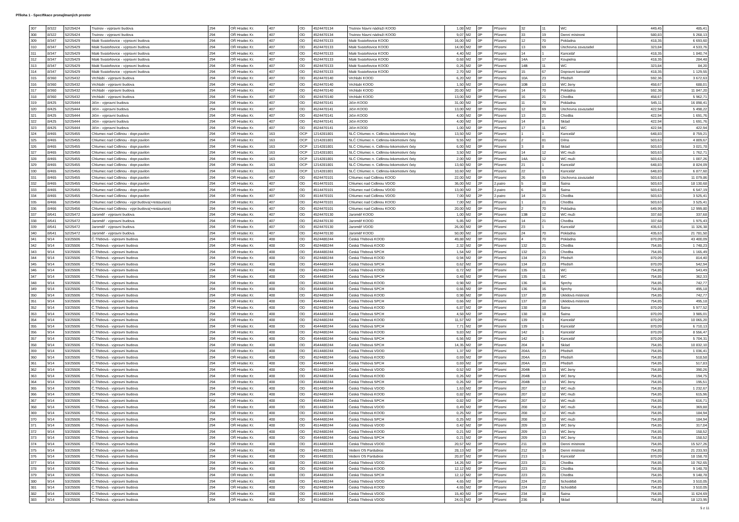Příloha 1 - Specifikace pronajímaných prostor
| 307 | 8/322 | 52/25424 | Trutnov - výpravní budova | 294 | OŘ Hradec Kr. | 407 | OD | 4524470134 | Trutnov hlavní nádraží KOOD | 1,08 | M2 | 0P | Přízemí | 32 | 11 | WC | 449,45 | 485,41 |
| 308 | 8/322 | 52/25424 | Trutnov - výpravní budova | 294 | OŘ Hradec Kr. | 407 | OD | 4524470134 | Trutnov hlavní nádraží KOOD | 9,07 | M2 | 0P | Přízemí | 33 | 19 | Denní místnost | 580,83 | 5 268,13 |
| 309 | 8/347 | 52/25429 | Malé Svatoňovice - výpravní budova | 294 | OŘ Hradec Kr. | 407 | OD | 4524470133 | Malé Svatoňovice KOOD | 16,00 | M2 | 0P | Přízemí | 12 | 70 | Pokladna | 418,35 | 6 693,60 |
| 310 | 8/347 | 52/25429 | Malé Svatoňovice - výpravní budova | 294 | OŘ Hradec Kr. | 407 | OD | 4524470133 | Malé Svatoňovice KOOD | 14,00 | M2 | 0P | Přízemí | 13 | 69 | Úschovna zavazadel | 323,84 | 4 533,76 |
| 311 | 8/347 | 52/25429 | Malé Svatoňovice - výpravní budova | 294 | OŘ Hradec Kr. | 407 | OD | 4524470133 | Malé Svatoňovice KOOD | 4,40 | M2 | 0P | Přízemí | 14 | 1 | Kancelář | 418,35 | 1 840,74 |
| 312 | 8/347 | 52/25429 | Malé Svatoňovice - výpravní budova | 294 | OŘ Hradec Kr. | 407 | OD | 4524470133 | Malé Svatoňovice KOOD | 0,68 | M2 | 0P | Přízemí | 14A | 17 | Koupelna | 418,35 | 284,48 |
| 313 | 8/347 | 52/25429 | Malé Svatoňovice - výpravní budova | 294 | OŘ Hradec Kr. | 407 | OD | 4524470133 | Malé Svatoňovice KOOD | 0,26 | M2 | 0P | Přízemí | 14B | 11 | WC | 323,84 | 84,20 |
| 314 | 8/347 | 52/25429 | Malé Svatoňovice - výpravní budova | 294 | OŘ Hradec Kr. | 407 | OD | 4524470133 | Malé Svatoňovice KOOD | 2,70 | M2 | 0P | Přízemí | 15 | 67 | Dopravní kancelář | 418,35 | 1 129,55 |
| 315 | 8/360 | 52/25432 | Vrchlabí - výpravní budova | 294 | OŘ Hradec Kr. | 407 | OD | 4524470140 | Vrchlabí KOOD | 6,20 | M2 | 0P | Přízemí | 10A | 23 | Předsíň | 592,36 | 3 672,63 |
| 316 | 8/360 | 52/25432 | Vrchlabí - výpravní budova | 294 | OŘ Hradec Kr. | 407 | OD | 4524470140 | Vrchlabí KOOD | 1,50 | M2 | 0P | Přízemí | 10B | 13 | WC ženy | 458,67 | 688,01 |
| 317 | 8/360 | 52/25432 | Vrchlabí - výpravní budova | 294 | OŘ Hradec Kr. | 407 | OD | 4524470140 | Vrchlabí KOOD | 20,00 | M2 | 0P | Přízemí | 14 | 70 | Pokladna | 592,36 | 11 847,20 |
| 318 | 8/360 | 52/25432 | Vrchlabí - výpravní budova | 294 | OŘ Hradec Kr. | 407 | OD | 4524470140 | Vrchlabí KOOD | 13,00 | M2 | 0P | Přízemí | 16 | 21 | Chodba | 458,67 | 5 962,71 |
| 319 | 8/425 | 52/25444 | Jičín - výpravní budova | 294 | OŘ Hradec Kr. | 407 | OD | 4524470141 | Jičín KOOD | 31,00 | M2 | 0P | Přízemí | 11 | 70 | Pokladna | 545,11 | 16 898,41 |
| 320 | 8/425 | 52/25444 | Jičín - výpravní budova | 294 | OŘ Hradec Kr. | 407 | OD | 4524470141 | Jičín KOOD | 13,00 | M2 | 0P | Přízemí | 12 | 69 | Úschovna zavazadel | 422,94 | 5 498,22 |
| 321 | 8/425 | 52/25444 | Jičín - výpravní budova | 294 | OŘ Hradec Kr. | 407 | OD | 4524470141 | Jičín KOOD | 4,00 | M2 | 0P | Přízemí | 13 | 21 | Chodba | 422,94 | 1 691,76 |
| 322 | 8/425 | 52/25444 | Jičín - výpravní budova | 294 | OŘ Hradec Kr. | 407 | OD | 4524470141 | Jičín KOOD | 4,00 | M2 | 0P | Přízemí | 14 | 8 | Sklad | 422,94 | 1 691,76 |
| 323 | 8/425 | 52/25444 | Jičín - výpravní budova | 294 | OŘ Hradec Kr. | 407 | OD | 4524470141 | Jičín KOOD | 1,00 | M2 | 0P | Přízemí | 17 | 11 | WC | 422,94 | 422,94 |
| 324 | 8/465 | 52/25455 | Chlumec nad Cidlinou - dopr.pavilon | 294 | OŘ Hradec Kr. | 163 | OCP | 1214281801 | SLČ Chlumec n. Cidlinou-lokomotivní čety | 13,50 | M2 | 0P | Přízemí | 1 | 1 | Kancelář | 648,83 | 8 759,21 |
| 325 | 8/465 | 52/25455 | Chlumec nad Cidlinou - dopr.pavilon | 294 | OŘ Hradec Kr. | 163 | OCP | 1214281801 | SLČ Chlumec n. Cidlinou-lokomotivní čety | 9,55 | M2 | 0P | Přízemí | 2 | 81 | Dílna | 503,63 | 4 809,67 |
| 326 | 8/465 | 52/25455 | Chlumec nad Cidlinou - dopr.pavilon | 294 | OŘ Hradec Kr. | 163 | OCP | 1214281801 | SLČ Chlumec n. Cidlinou-lokomotivní čety | 6,00 | M2 | 0P | Přízemí | 3 | 8 | Sklad | 503,63 | 3 021,78 |
| 327 | 8/465 | 52/25455 | Chlumec nad Cidlinou - dopr.pavilon | 294 | OŘ Hradec Kr. | 163 | OCP | 1214281801 | SLČ Chlumec n. Cidlinou-lokomotivní čety | 3,50 | M2 | 0P | Přízemí | 14 | 12 | WC muži | 503,63 | 1 762,71 |
| 328 | 8/465 | 52/25455 | Chlumec nad Cidlinou - dopr.pavilon | 294 | OŘ Hradec Kr. | 163 | OCP | 1214281801 | SLČ Chlumec n. Cidlinou-lokomotivní čety | 2,00 | M2 | 0P | Přízemí | 14A | 12 | WC muži | 503,63 | 1 007,26 |
| 329 | 8/465 | 52/25455 | Chlumec nad Cidlinou - dopr.pavilon | 294 | OŘ Hradec Kr. | 163 | OCP | 1214281801 | SLČ Chlumec n. Cidlinou-lokomotivní čety | 13,60 | M2 | 0P | Přízemí | 21 | 1 | Kancelář | 648,83 | 8 824,09 |
| 330 | 8/465 | 52/25455 | Chlumec nad Cidlinou - dopr.pavilon | 294 | OŘ Hradec Kr. | 163 | OCP | 1214281801 | SLČ Chlumec n. Cidlinou-lokomotivní čety | 10,60 | M2 | 0P | Přízemí | 22 | 1 | Kancelář | 648,83 | 6 877,60 |
| 331 | 8/465 | 52/25455 | Chlumec nad Cidlinou - dopr.pavilon | 294 | OŘ Hradec Kr. | 407 | OD | 4524470101 | Chlumec nad Cidlinou KOOD | 22,00 | M2 | 0P | Přízemí | 26 | 69 | Úschovna zavazadel | 503,63 | 11 079,86 |
| 332 | 8/465 | 52/25455 | Chlumec nad Cidlinou - dopr.pavilon | 294 | OŘ Hradec Kr. | 407 | OD | 4514470101 | Chlumec nad Cidlinou VDOD | 36,00 | M2 | 2P | 2.patro | 5 | 18 | Šatna | 503,63 | 18 130,68 |
| 333 | 8/465 | 52/25455 | Chlumec nad Cidlinou - dopr.pavilon | 294 | OŘ Hradec Kr. | 407 | OD | 4514470101 | Chlumec nad Cidlinou VDOD | 13,00 | M2 | 2P | 2.patro | 6 | 18 | Šatna | 503,63 | 6 547,19 |
| 334 | 8/465 | 52/25455 | Chlumec nad Cidlinou - dopr.pavilon | 294 | OŘ Hradec Kr. | 407 | OD | 4514470101 | Chlumec nad Cidlinou VDOD | 7,00 | M2 | 2P | 2.patro | 14 | 21 | Chodba | 503,63 | 3 525,41 |
| 335 | 8/466 | 52/25456 | Chlumec nad Cidlinou - výpr.budova(+restaurace) | 294 | OŘ Hradec Kr. | 407 | OD | 4524470101 | Chlumec nad Cidlinou KOOD | 7,00 | M2 | 0P | Přízemí | 1 | 21 | Chodba | 503,63 | 3 525,41 |
| 336 | 8/466 | 52/25456 | Chlumec nad Cidlinou - výpr.budova(+restaurace) | 294 | OŘ Hradec Kr. | 407 | OD | 4524470101 | Chlumec nad Cidlinou KOOD | 20,00 | M2 | 0P | Přízemí | 2 | 70 | Pokladna | 649,99 | 12 999,80 |
| 337 | 8/641 | 52/25472 | Jaroměř - výpravní budova | 294 | OŘ Hradec Kr. | 407 | OD | 4524470130 | Jaroměř KOOD | 1,00 | M2 | 0P | Přízemí | 13B | 12 | WC muži | 337,68 | 337,68 |
| 338 | 8/641 | 52/25472 | Jaroměř - výpravní budova | 294 | OŘ Hradec Kr. | 407 | OD | 4524470130 | Jaroměř KOOD | 5,85 | M2 | 0P | Přízemí | 14 | 21 | Chodba | 337,68 | 1 975,43 |
| 339 | 8/641 | 52/25472 | Jaroměř - výpravní budova | 294 | OŘ Hradec Kr. | 407 | OD | 4524470130 | Jaroměř VDOD | 26,00 | M2 | 0P | Přízemí | 23 | 1 | Kancelář | 435,63 | 11 326,38 |
| 340 | 8/641 | 52/25472 | Jaroměř - výpravní budova | 294 | OŘ Hradec Kr. | 407 | OD | 4524470130 | Jaroměř KOOD | 50,00 | M2 | 0P | Přízemí | 24 | 70 | Pokladna | 435,63 | 21 781,50 |
| 341 | 9/14 | 53/25506 | Č.Třebová - výpravní budova | 294 | OŘ Hradec Kr. | 408 | OD | 4524480244 | Česká Třebová KOOD | 49,88 | M2 | 0P | Přízemí | 4 | 70 | Pokladna | 870,09 | 43 400,09 |
| 342 | 9/14 | 53/25506 | Č.Třebová - výpravní budova | 294 | OŘ Hradec Kr. | 408 | OD | 4524480244 | Česká Třebová KOOD | 2,32 | M2 | 0P | Přízemí | 132 | 21 | Chodba | 754,85 | 1 748,23 |
| 343 | 9/14 | 53/25506 | Č.Třebová - výpravní budova | 294 | OŘ Hradec Kr. | 408 | OD | 4544480244 | Česká Třebová SPCH | 1,54 | M2 | 0P | Přízemí | 132 | 21 | Chodba | 754,85 | 1 165,49 |
| 344 | 9/14 | 53/25506 | Č.Třebová - výpravní budova | 294 | OŘ Hradec Kr. | 408 | OD | 4524480244 | Česká Třebová KOOD | 0,94 | M2 | 0P | Přízemí | 134 | 23 | Předsíň | 870,09 | 814,40 |
| 345 | 9/14 | 53/25506 | Č.Třebová - výpravní budova | 294 | OŘ Hradec Kr. | 408 | OD | 4544480244 | Česká Třebová SPCH | 0,62 | M2 | 0P | Přízemí | 134 | 23 | Předsíň | 870,09 | 542,94 |
| 346 | 9/14 | 53/25506 | Č.Třebová - výpravní budova | 294 | OŘ Hradec Kr. | 408 | OD | 4524480244 | Česká Třebová KOOD | 0,72 | M2 | 0P | Přízemí | 135 | 11 | WC | 754,85 | 543,49 |
| 347 | 9/14 | 53/25506 | Č.Třebová - výpravní budova | 294 | OŘ Hradec Kr. | 408 | OD | 4544480244 | Česká Třebová SPCH | 0,48 | M2 | 0P | Přízemí | 135 | 11 | WC | 754,85 | 362,33 |
| 348 | 9/14 | 53/25506 | Č.Třebová - výpravní budova | 294 | OŘ Hradec Kr. | 408 | OD | 4524480244 | Česká Třebová KOOD | 0,98 | M2 | 0P | Přízemí | 136 | 16 | Sprchy | 754,85 | 742,77 |
| 349 | 9/14 | 53/25506 | Č.Třebová - výpravní budova | 294 | OŘ Hradec Kr. | 408 | OD | 4544480244 | Česká Třebová SPCH | 0,66 | M2 | 0P | Přízemí | 136 | 16 | Sprchy | 754,85 | 495,18 |
| 350 | 9/14 | 53/25506 | Č.Třebová - výpravní budova | 294 | OŘ Hradec Kr. | 408 | OD | 4524480244 | Česká Třebová KOOD | 0,98 | M2 | 0P | Přízemí | 137 | 20 | Úklidová místnost | 754,85 | 742,77 |
| 351 | 9/14 | 53/25506 | Č.Třebová - výpravní budova | 294 | OŘ Hradec Kr. | 408 | OD | 4544480244 | Česká Třebová SPCH | 0,66 | M2 | 0P | Přízemí | 137 | 20 | Úklidová místnost | 754,85 | 495,18 |
| 352 | 9/14 | 53/25506 | Č.Třebová - výpravní budova | 294 | OŘ Hradec Kr. | 408 | OD | 4524480244 | Česká Třebová KOOD | 6,87 | M2 | 0P | Přízemí | 138 | 18 | Šatna | 870,09 | 5 977,52 |
| 353 | 9/14 | 53/25506 | Č.Třebová - výpravní budova | 294 | OŘ Hradec Kr. | 408 | OD | 4544480244 | Česká Třebová SPCH | 4,58 | M2 | 0P | Přízemí | 138 | 18 | Šatna | 870,09 | 3 985,01 |
| 354 | 9/14 | 53/25506 | Č.Třebová - výpravní budova | 294 | OŘ Hradec Kr. | 408 | OD | 4524480244 | Česká Třebová KOOD | 11,57 | M2 | 0P | Přízemí | 139 | 1 | Kancelář | 870,09 | 10 065,20 |
| 355 | 9/14 | 53/25506 | Č.Třebová - výpravní budova | 294 | OŘ Hradec Kr. | 408 | OD | 4544480244 | Česká Třebová SPCH | 7,71 | M2 | 0P | Přízemí | 139 | 1 | Kancelář | 870,09 | 6 710,13 |
| 356 | 9/14 | 53/25506 | Č.Třebová - výpravní budova | 294 | OŘ Hradec Kr. | 408 | OD | 4524480244 | Česká Třebová KOOD | 9,83 | M2 | 0P | Přízemí | 142 | 1 | Kancelář | 870,09 | 8 556,47 |
| 357 | 9/14 | 53/25506 | Č.Třebová - výpravní budova | 294 | OŘ Hradec Kr. | 408 | OD | 4544480244 | Česká Třebová SPCH | 6,56 | M2 | 0P | Přízemí | 142 | 1 | Kancelář | 870,09 | 5 704,31 |
| 358 | 9/14 | 53/25506 | Č.Třebová - výpravní budova | 294 | OŘ Hradec Kr. | 408 | OD | 4544480244 | Česká Třebová SPCH | 14,35 | M2 | 0P | Přízemí | 204 | 8 | Sklad | 754,85 | 10 832,10 |
| 359 | 9/14 | 53/25506 | Č.Třebová - výpravní budova | 294 | OŘ Hradec Kr. | 408 | OD | 4514480244 | Česká Třebová VDOD | 1,37 | M2 | 0P | Přízemí | 204A | 23 | Předsíň | 754,85 | 1 036,41 |
| 360 | 9/14 | 53/25506 | Č.Třebová - výpravní budova | 294 | OŘ Hradec Kr. | 408 | OD | 4524480244 | Česká Třebová KOOD | 0,69 | M2 | 0P | Přízemí | 204A | 23 | Předsíň | 754,85 | 518,58 |
| 361 | 9/14 | 53/25506 | Č.Třebová - výpravní budova | 294 | OŘ Hradec Kr. | 408 | OD | 4544480244 | Česká Třebová SPCH | 0,69 | M2 | 0P | Přízemí | 204A | 23 | Předsíň | 754,85 | 517,83 |
| 362 | 9/14 | 53/25506 | Č.Třebová - výpravní budova | 294 | OŘ Hradec Kr. | 408 | OD | 4514480244 | Česká Třebová VDOD | 0,52 | M2 | 0P | Přízemí | 204B | 13 | WC ženy | 754,85 | 390,26 |
| 363 | 9/14 | 53/25506 | Č.Třebová - výpravní budova | 294 | OŘ Hradec Kr. | 408 | OD | 4524480244 | Česká Třebová KOOD | 0,26 | M2 | 0P | Přízemí | 204B | 13 | WC ženy | 754,85 | 194,75 |
| 364 | 9/14 | 53/25506 | Č.Třebová - výpravní budova | 294 | OŘ Hradec Kr. | 408 | OD | 4544480244 | Česká Třebová SPCH | 0,26 | M2 | 0P | Přízemí | 204B | 13 | WC ženy | 754,85 | 195,51 |
| 365 | 9/14 | 53/25506 | Č.Třebová - výpravní budova | 294 | OŘ Hradec Kr. | 408 | OD | 4514480244 | Česká Třebová VDOD | 1,63 | M2 | 0P | Přízemí | 207 | 12 | WC muži | 754,85 | 1 232,67 |
| 366 | 9/14 | 53/25506 | Č.Třebová - výpravní budova | 294 | OŘ Hradec Kr. | 408 | OD | 4524480244 | Česká Třebová KOOD | 0,82 | M2 | 0P | Přízemí | 207 | 12 | WC muži | 754,85 | 615,96 |
| 367 | 9/14 | 53/25506 | Č.Třebová - výpravní budova | 294 | OŘ Hradec Kr. | 408 | OD | 4544480244 | Česká Třebová SPCH | 0,82 | M2 | 0P | Přízemí | 207 | 12 | WC muži | 754,85 | 616,71 |
| 368 | 9/14 | 53/25506 | Č.Třebová - výpravní budova | 294 | OŘ Hradec Kr. | 408 | OD | 4514480244 | Česká Třebová VDOD | 0,49 | M2 | 0P | Přízemí | 208 | 12 | WC muži | 754,85 | 369,88 |
| 369 | 9/14 | 53/25506 | Č.Třebová - výpravní budova | 294 | OŘ Hradec Kr. | 408 | OD | 4524480244 | Česká Třebová KOOD | 0,25 | M2 | 0P | Přízemí | 208 | 12 | WC muži | 754,85 | 184,94 |
| 370 | 9/14 | 53/25506 | Č.Třebová - výpravní budova | 294 | OŘ Hradec Kr. | 408 | OD | 4544480244 | Česká Třebová SPCH | 0,25 | M2 | 0P | Přízemí | 208 | 12 | WC muži | 754,85 | 184,94 |
| 371 | 9/14 | 53/25506 | Č.Třebová - výpravní budova | 294 | OŘ Hradec Kr. | 408 | OD | 4514480244 | Česká Třebová VDOD | 0,42 | M2 | 0P | Přízemí | 209 | 13 | WC ženy | 754,85 | 317,04 |
| 372 | 9/14 | 53/25506 | Č.Třebová - výpravní budova | 294 | OŘ Hradec Kr. | 408 | OD | 4524480244 | Česká Třebová KOOD | 0,21 | M2 | 0P | Přízemí | 209 | 13 | WC ženy | 754,85 | 158,52 |
| 373 | 9/14 | 53/25506 | Č.Třebová - výpravní budova | 294 | OŘ Hradec Kr. | 408 | OD | 4544480244 | Česká Třebová SPCH | 0,21 | M2 | 0P | Přízemí | 209 | 13 | WC ženy | 754,85 | 158,52 |
| 374 | 9/14 | 53/25506 | Č.Třebová - výpravní budova | 294 | OŘ Hradec Kr. | 408 | OD | 4514480244 | Česká Třebová VDOD | 20,57 | M2 | 0P | Přízemí | 211 | 19 | Denní místnost | 754,85 | 15 527,26 |
| 375 | 9/14 | 53/25506 | Č.Třebová - výpravní budova | 294 | OŘ Hradec Kr. | 408 | OD | 4914480201 | Vedení OS Pardubice | 28,13 | M2 | 0P | Přízemí | 212 | 19 | Denní místnost | 754,85 | 21 233,93 |
| 376 | 9/14 | 53/25506 | Č.Třebová - výpravní budova | 294 | OŘ Hradec Kr. | 408 | OD | 4914480201 | Vedení OS Pardubice | 20,87 | M2 | 0P | Přízemí | 213 | 1 | Kancelář | 870,09 | 18 158,78 |
| 377 | 9/14 | 53/25506 | Č.Třebová - výpravní budova | 294 | OŘ Hradec Kr. | 408 | OD | 4514480244 | Česká Třebová VDOD | 14,26 | M2 | 0P | Přízemí | 223 | 21 | Chodba | 754,85 | 10 762,65 |
| 378 | 9/14 | 53/25506 | Č.Třebová - výpravní budova | 294 | OŘ Hradec Kr. | 408 | OD | 4524480244 | Česká Třebová KOOD | 12,12 | M2 | 0P | Přízemí | 223 | 21 | Chodba | 754,85 | 9 148,78 |
| 379 | 9/14 | 53/25506 | Č.Třebová - výpravní budova | 294 | OŘ Hradec Kr. | 408 | OD | 4544480244 | Česká Třebová SPCH | 12,12 | M2 | 0P | Přízemí | 223 | 21 | Chodba | 754,85 | 9 148,78 |
| 380 | 9/14 | 53/25506 | Č.Třebová - výpravní budova | 294 | OŘ Hradec Kr. | 408 | OD | 4514480244 | Česká Třebová VDOD | 4,65 | M2 | 0P | Přízemí | 224 | 22 | Schodiště | 754,85 | 3 510,05 |
| 381 | 9/14 | 53/25506 | Č.Třebová - výpravní budova | 294 | OŘ Hradec Kr. | 408 | OD | 4524480244 | Česká Třebová KOOD | 4,65 | M2 | 0P | Přízemí | 224 | 22 | Schodiště | 754,85 | 3 510,05 |
| 382 | 9/14 | 53/25506 | Č.Třebová - výpravní budova | 294 | OŘ Hradec Kr. | 408 | OD | 4514480244 | Česká Třebová VDOD | 15,40 | M2 | 0P | Přízemí | 234 | 18 | Šatna | 754,85 | 11 624,69 |
| 383 | 9/14 | 53/25506 | Č.Třebová - výpravní budova | 294 | OŘ Hradec Kr. | 408 | OD | 4514480244 | Česká Třebová VDOD | 24,01 | M2 | 0P | Přízemí | 236 | 8 | Sklad | 754,85 | 18 123,95 |
5 z 11